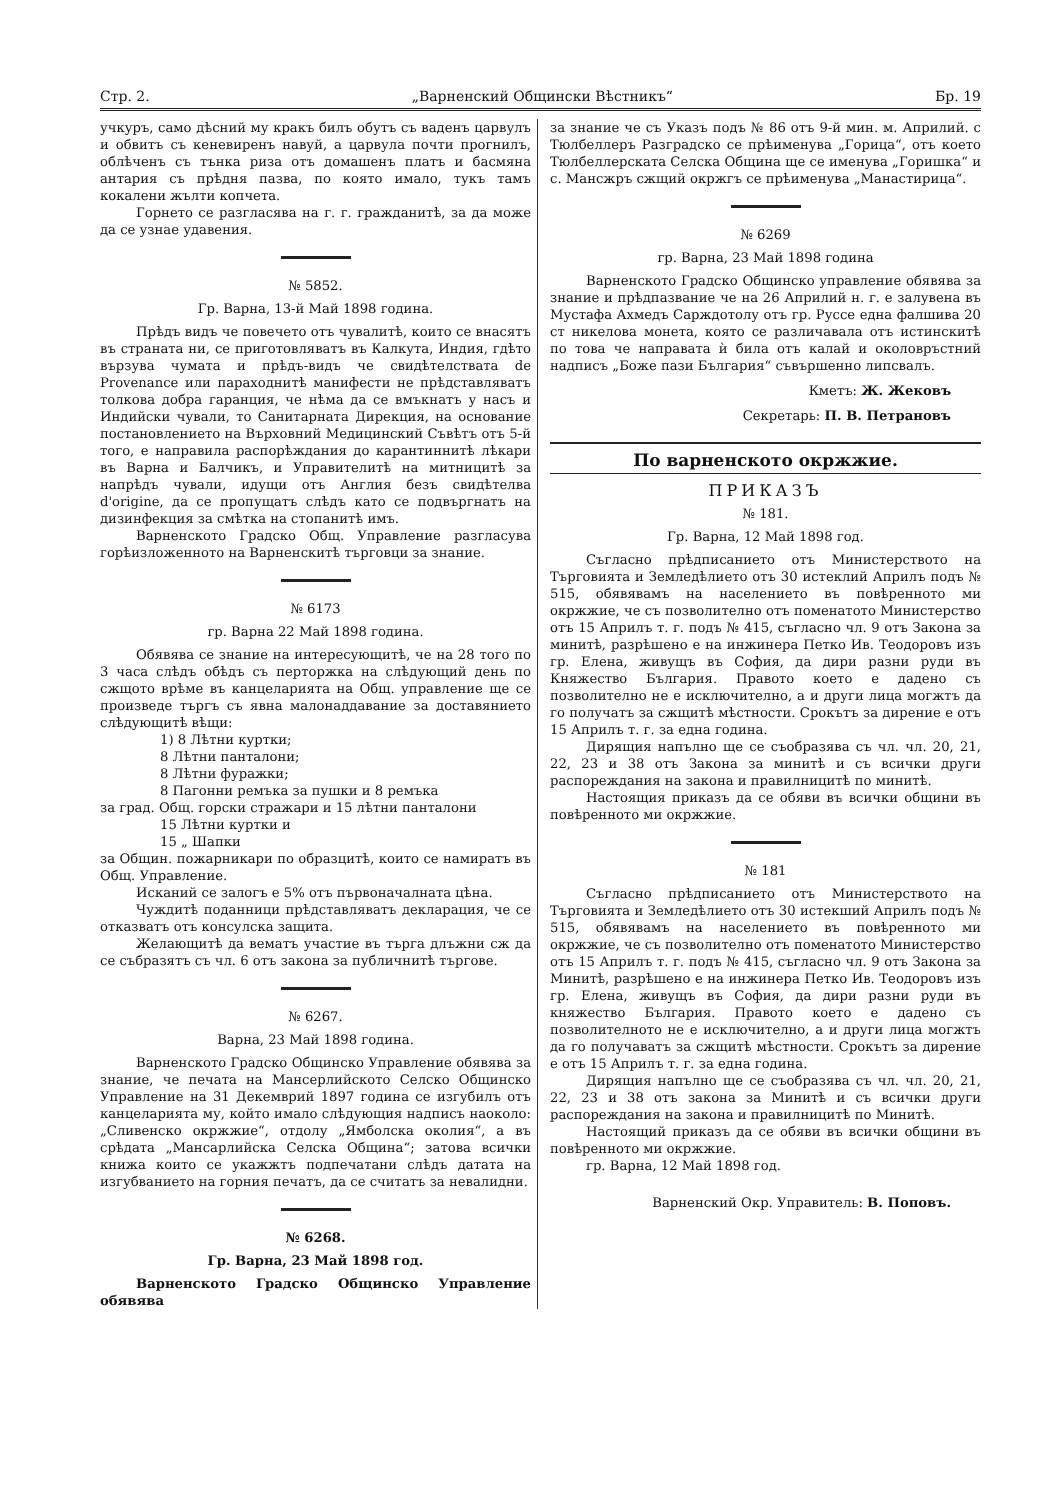Стр. 2. „Варненский Общински Вѣстникъ“Бр. 19
учкуръ, само дѣсний му кракъ билъ обутъ съ ваденъ царвулъ и обвитъ съ кеневиренъ навуй, а царвула почти прогнилъ, облѣченъ съ тънка риза отъ домашенъ платъ и басмяна антария съ прѣдня пазва, по която имало, тукъ тамъ кокалени жълти копчета.
Горнето се разгласява на г. г. гражданитѣ, за да може да се узнае удавения.
№ 5852.
Гр. Варна, 13-й Май 1898 година.
Прѣдъ видъ че повечето отъ чувалитѣ, които се внасятъ въ страната ни, се приготовляватъ въ Калкута, Индия, гдѣто вързува чумата и прѣдъ-видъ че свидѣтелствата de Provenance или параходнитѣ манифести не прѣдставляватъ толкова добра гаранция, че нѣма да се вмъкнатъ у насъ и Индийски чували, то Санитарната Дирекция, на основание постановлението на Върховний Медицинский Съвѣтъ отъ 5-й того, е направила распорѣждания до карантиннитѣ лѣкари въ Варна и Балчикъ, и Управителитѣ на митницитѣ за напрѣдъ чували, идущи отъ Англия безъ свидѣтелва d'origine, да се пропущатъ слѣдъ като се подвъргнатъ на дизинфекция за смѣтка на стопанитѣ имъ.
Варненското Градско Общ. Управление разгласува горѣизложенното на Варненскитѣ търговци за знание.
№ 6173
гр. Варна 22 Май 1898 година.
Обявява се знание на интересующитѣ, че на 28 того по 3 часа слѣдъ обѣдъ съ перторжка на слѣдующий день по сжщото врѣме въ канцеларията на Общ. управление ще се произведе търгъ съ явна малонаддавание за доставянието слѣдующитѣ вѣщи:
1) 8 Лѣтни куртки;
8 Лѣтни панталони;
8 Лѣтни фуражки;
8 Пагонни ремъка за пушки и 8 ремъка
за град. Общ. горски стражари и 15 лѣтни панталони
15 Лѣтни куртки и
15 „ Шапки
за Общин. пожарникари по образцитѣ, които се намиратъ въ Общ. Управление.
Исканий се залогъ е 5% отъ първоначалната цѣна.
Чуждитѣ поданници прѣдставляватъ декларация, че се отказватъ отъ консулска защита.
Желающитѣ да вематъ участие въ търга длъжни сж да се събразятъ съ чл. 6 отъ закона за публичнитѣ търгове.
№ 6267.
Варна, 23 Май 1898 година.
Варненското Градско Общинско Управление обявява за знание, че печата на Мансерлийското Селско Общинско Управление на 31 Декемврий 1897 година се изгубилъ отъ канцеларията му, който имало слѣдующия надписъ наоколо: „Сливенско окржжие“, отдолу „Ямболска околия“, а въ срѣдата „Мансарлийска Селска Община“; затова всички книжа които се укажжтъ подпечатани слѣдъ датата на изгубванието на горния печатъ, да се считатъ за невалидни.
№ 6268.
Гр. Варна, 23 Май 1898 год.
Варненското Градско Общинско Управление обявява
за знание че съ Указъ подъ № 86 отъ 9-й мин. м. Априлий. с Тюлбеллеръ Разградско се прѣименува „Горица“, отъ което Тюлбеллерската Селска Община ще се именува „Горишка“ и с. Мансжръ сжщий окржгъ се прѣименува „Манастирица“.
№ 6269
гр. Варна, 23 Май 1898 година
Варненското Градско Общинско управление обявява за знание и прѣдпазвание че на 26 Априлий н. г. е залувена въ Мустафа Ахмедъ Сарждотолу отъ гр. Руссе една фалшива 20 ст никелова монета, която се различавала отъ истинскитѣ по това че направата ѝ била отъ калай и околовръстний надписъ „Боже пази България“ съвършенно липсвалъ.
Кметъ: Ж. Жековъ
Секретарь: П. В. Петрановъ
По варненското окржжие.
ПРИКАЗЪ
№ 181.
Гр. Варна, 12 Май 1898 год.
Съгласно прѣдписанието отъ Министерството на Търговията и Земледѣлието отъ 30 истеклий Априлъ подъ № 515, обявявамъ на населението въ повѣренното ми окржжие, че съ позволително отъ поменатото Министерство отъ 15 Априлъ т. г. подъ № 415, съгласно чл. 9 отъ Закона за минитѣ, разрѣшено е на инжинера Петко Ив. Теодоровъ изъ гр. Елена, живущъ въ София, да дири разни руди въ Княжество България. Правото което е дадено съ позволително не е исключително, а и други лица могжтъ да го получатъ за сжщитѣ мѣстности. Срокътъ за дирение е отъ 15 Априлъ т. г. за една година.
Дирящия напълно ще се съобразява съ чл. чл. 20, 21, 22, 23 и 38 отъ Закона за минитѣ и съ всички други распореждания на закона и правилницитѣ по минитѣ.
Настоящия приказъ да се обяви въ всички общини въ повѣренното ми окржжие.
№ 181
Съгласно прѣдписанието отъ Министерството на Търговията и Земледѣлието отъ 30 истекший Априлъ подъ № 515, обявявамъ на населението въ повѣренното ми окржжие, че съ позволително отъ поменатото Министерство отъ 15 Априлъ т. г. подъ № 415, съгласно чл. 9 отъ Закона за Минитѣ, разрѣшено е на инжинера Петко Ив. Теодоровъ изъ гр. Елена, живущъ въ София, да дири разни руди въ княжество България. Правото което е дадено съ позволителното не е исключително, а и други лица могжтъ да го получаватъ за сжщитѣ мѣстности. Срокътъ за дирение е отъ 15 Априлъ т. г. за една година.
Дирящия напълно ще се съобразява съ чл. чл. 20, 21, 22, 23 и 38 отъ закона за Минитѣ и съ всички други распореждания на закона и правилницитѣ по Минитѣ.
Настоящий приказъ да се обяви въ всички общини въ повѣренното ми окржжие.
гр. Варна, 12 Май 1898 год.
Варненский Окр. Управитель: В. Поповъ.